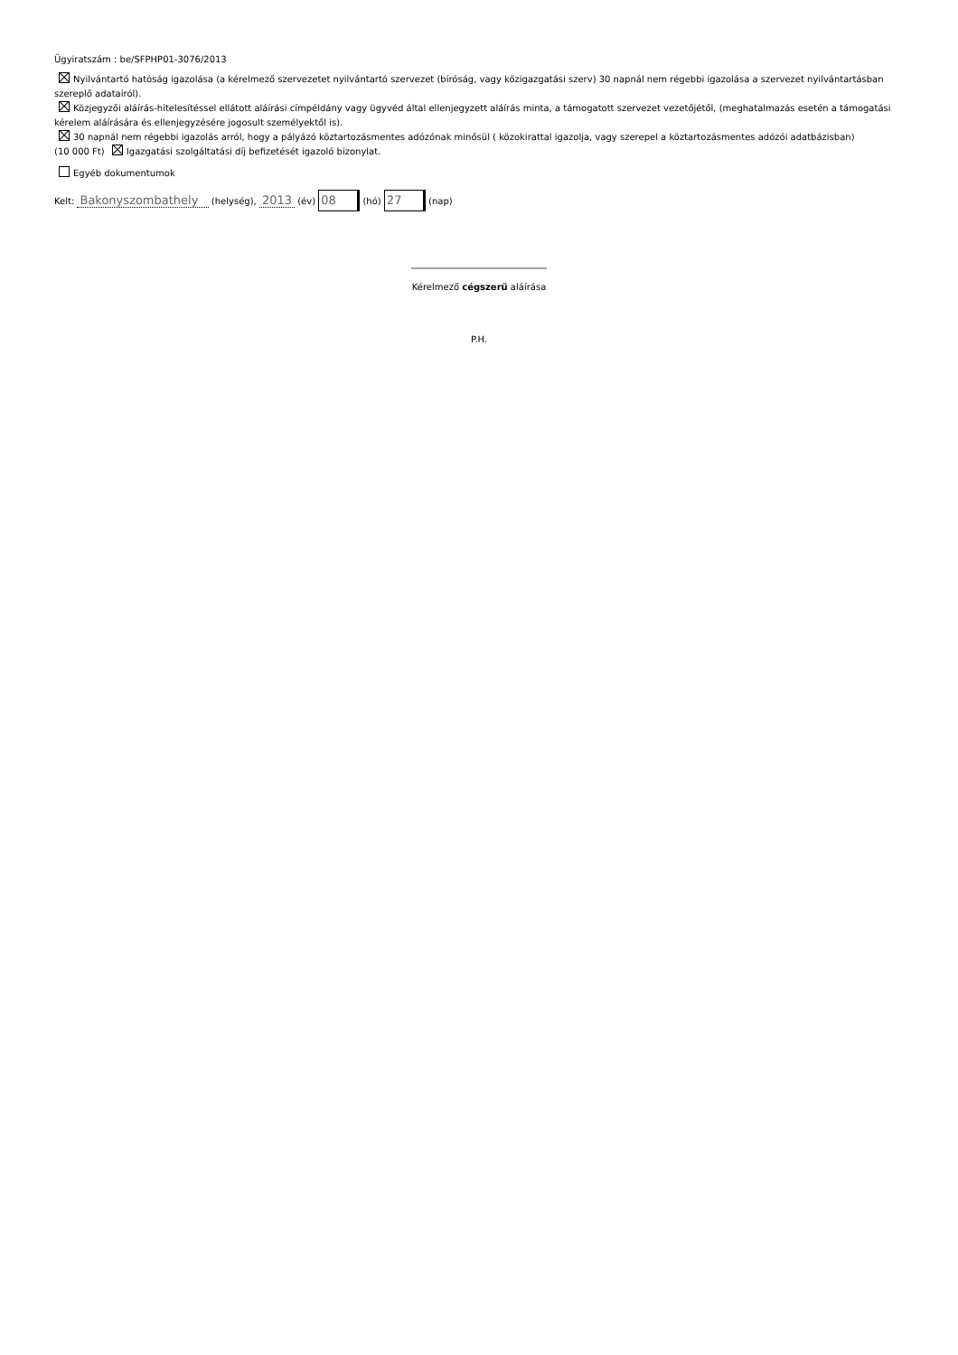Ügyiratszám : be/SFPHP01-3076/2013
Nyilvántartó hatóság igazolása (a kérelmező szervezetet nyilvántartó szervezet (bíróság, vagy közigazgatási szerv) 30 napnál nem régebbi igazolása a szervezet nyilvántartásban szereplő adatairól).
Közjegyzői aláírás-hitelesítéssel ellátott aláírási címpéldány vagy ügyvéd által ellenjegyzett aláírás minta, a támogatott szervezet vezetőjétől, (meghatalmazás esetén a támogatási kérelem aláírására és ellenjegyzésére jogosult személyektől is).
30 napnál nem régebbi igazolás arról, hogy a pályázó köztartozásmentes adózónak minősül ( közokirattal igazolja, vagy szerepel a köztartozásmentes adózói adatbázisban)
(10 000 Ft) Igazgatási szolgáltatási díj befizetését igazoló bizonylat.
Egyéb dokumentumok
Kelt: Bakonyszombathely (helység), 2013 (év) 08 (hó) 27 (nap)
______________________________
Kérelmező cégszerű aláírása
P.H.